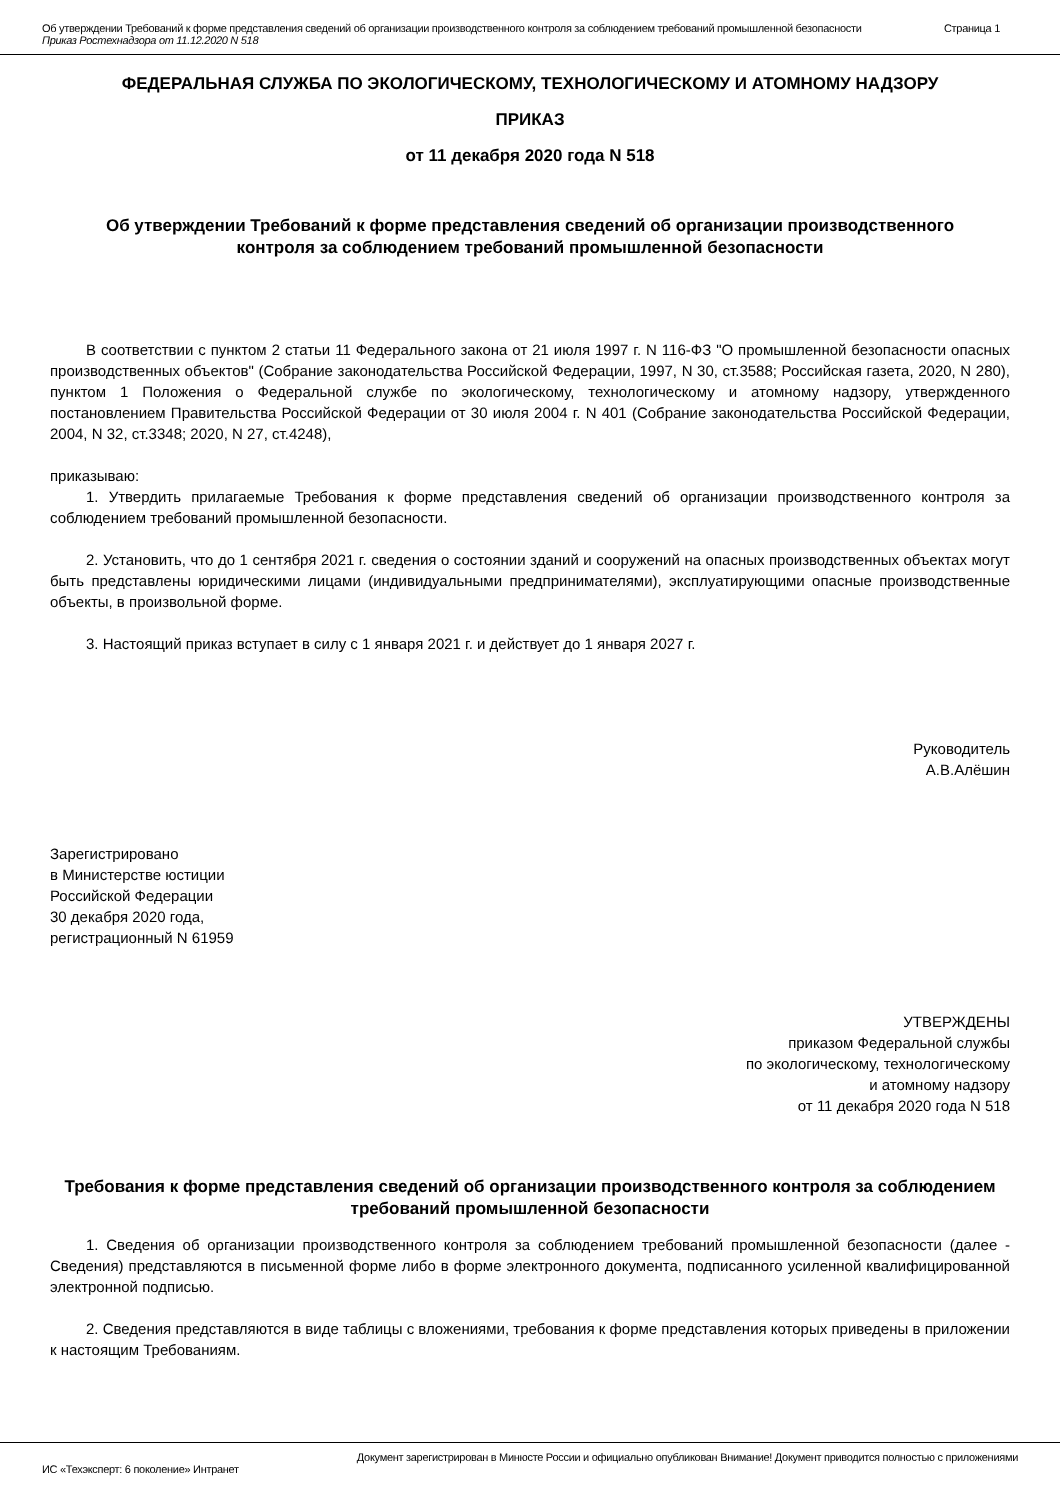Об утверждении Требований к форме представления сведений об организации производственного контроля за соблюдением требований промышленной безопасности
Приказ Ростехнадзора от 11.12.2020 N 518
Страница 1
ФЕДЕРАЛЬНАЯ СЛУЖБА ПО ЭКОЛОГИЧЕСКОМУ, ТЕХНОЛОГИЧЕСКОМУ И АТОМНОМУ НАДЗОРУ
ПРИКАЗ
от 11 декабря 2020 года N 518
Об утверждении Требований к форме представления сведений об организации производственного контроля за соблюдением требований промышленной безопасности
В соответствии с пунктом 2 статьи 11 Федерального закона от 21 июля 1997 г. N 116-ФЗ "О промышленной безопасности опасных производственных объектов" (Собрание законодательства Российской Федерации, 1997, N 30, ст.3588; Российская газета, 2020, N 280), пунктом 1 Положения о Федеральной службе по экологическому, технологическому и атомному надзору, утвержденного постановлением Правительства Российской Федерации от 30 июля 2004 г. N 401 (Собрание законодательства Российской Федерации, 2004, N 32, ст.3348; 2020, N 27, ст.4248),
приказываю:
1. Утвердить прилагаемые Требования к форме представления сведений об организации производственного контроля за соблюдением требований промышленной безопасности.
2. Установить, что до 1 сентября 2021 г. сведения о состоянии зданий и сооружений на опасных производственных объектах могут быть представлены юридическими лицами (индивидуальными предпринимателями), эксплуатирующими опасные производственные объекты, в произвольной форме.
3. Настоящий приказ вступает в силу с 1 января 2021 г. и действует до 1 января 2027 г.
Руководитель
А.В.Алёшин
Зарегистрировано
в Министерстве юстиции
Российской Федерации
30 декабря 2020 года,
регистрационный N 61959
УТВЕРЖДЕНЫ
приказом Федеральной службы
по экологическому, технологическому
и атомному надзору
от 11 декабря 2020 года N 518
Требования к форме представления сведений об организации производственного контроля за соблюдением требований промышленной безопасности
1. Сведения об организации производственного контроля за соблюдением требований промышленной безопасности (далее - Сведения) представляются в письменной форме либо в форме электронного документа, подписанного усиленной квалифицированной электронной подписью.
2. Сведения представляются в виде таблицы с вложениями, требования к форме представления которых приведены в приложении к настоящим Требованиям.
Документ зарегистрирован в Минюсте России и официально опубликован Внимание! Документ приводится полностью с приложениями
ИС «Техэксперт: 6 поколение» Интранет